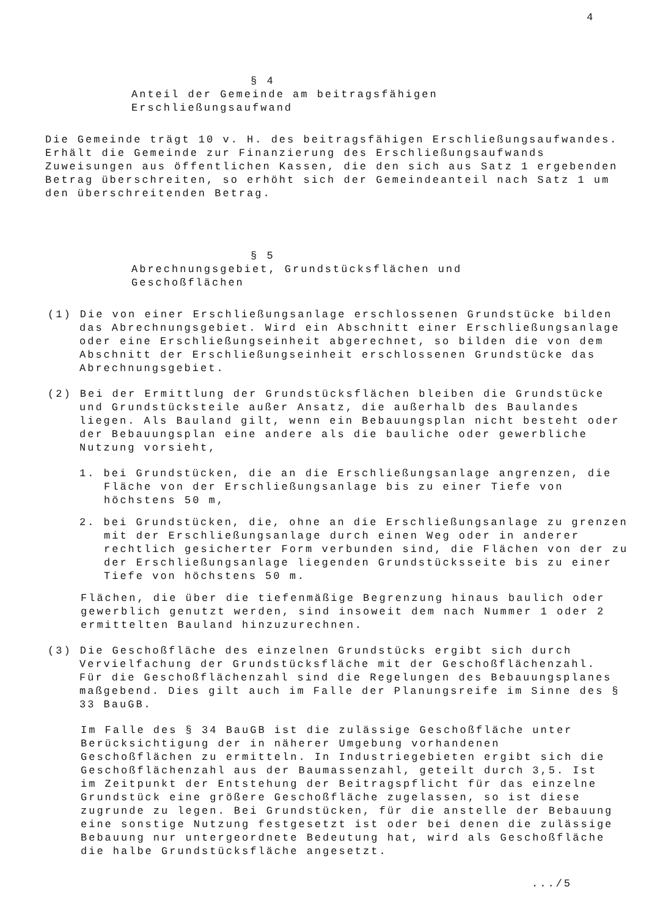4
§ 4
Anteil der Gemeinde am beitragsfähigen
Erschließungsaufwand
Die Gemeinde trägt 10 v. H. des beitragsfähigen Erschließungsaufwandes. Erhält die Gemeinde zur Finanzierung des Erschließungsaufwands Zuweisungen aus öffentlichen Kassen, die den sich aus Satz 1 ergebenden Betrag überschreiten, so erhöht sich der Gemeindeanteil nach Satz 1 um den überschreitenden Betrag.
§ 5
Abrechnungsgebiet, Grundstücksflächen und
Geschoßflächen
(1) Die von einer Erschließungsanlage erschlossenen Grundstücke bilden das Abrechnungsgebiet. Wird ein Abschnitt einer Erschließungsanlage oder eine Erschließungseinheit abgerechnet, so bilden die von dem Abschnitt der Erschließungseinheit erschlossenen Grundstücke das Abrechnungsgebiet.
(2) Bei der Ermittlung der Grundstücksflächen bleiben die Grundstücke und Grundstücksteile außer Ansatz, die außerhalb des Baulandes liegen. Als Bauland gilt, wenn ein Bebauungsplan nicht besteht oder der Bebauungsplan eine andere als die bauliche oder gewerbliche Nutzung vorsieht,
1. bei Grundstücken, die an die Erschließungsanlage angrenzen, die Fläche von der Erschließungsanlage bis zu einer Tiefe von höchstens 50 m,
2. bei Grundstücken, die, ohne an die Erschließungsanlage zu grenzen mit der Erschließungsanlage durch einen Weg oder in anderer rechtlich gesicherter Form verbunden sind, die Flächen von der zu der Erschließungsanlage liegenden Grundstücksseite bis zu einer Tiefe von höchstens 50 m.
Flächen, die über die tiefenmäßige Begrenzung hinaus baulich oder gewerblich genutzt werden, sind insoweit dem nach Nummer 1 oder 2 ermittelten Bauland hinzuzurechnen.
(3) Die Geschoßfläche des einzelnen Grundstücks ergibt sich durch Vervielfachung der Grundstücksfläche mit der Geschoßflächenzahl. Für die Geschoßflächenzahl sind die Regelungen des Bebauungsplanes maßgebend. Dies gilt auch im Falle der Planungsreife im Sinne des § 33 BauGB.
Im Falle des § 34 BauGB ist die zulässige Geschoßfläche unter Berücksichtigung der in näherer Umgebung vorhandenen Geschoßflächen zu ermitteln. In Industriegebieten ergibt sich die Geschoßflächenzahl aus der Baumassenzahl, geteilt durch 3,5. Ist im Zeitpunkt der Entstehung der Beitragspflicht für das einzelne Grundstück eine größere Geschoßfläche zugelassen, so ist diese zugrunde zu legen. Bei Grundstücken, für die anstelle der Bebauung eine sonstige Nutzung festgesetzt ist oder bei denen die zulässige Bebauung nur untergeordnete Bedeutung hat, wird als Geschoßfläche die halbe Grundstücksfläche angesetzt.
.../5